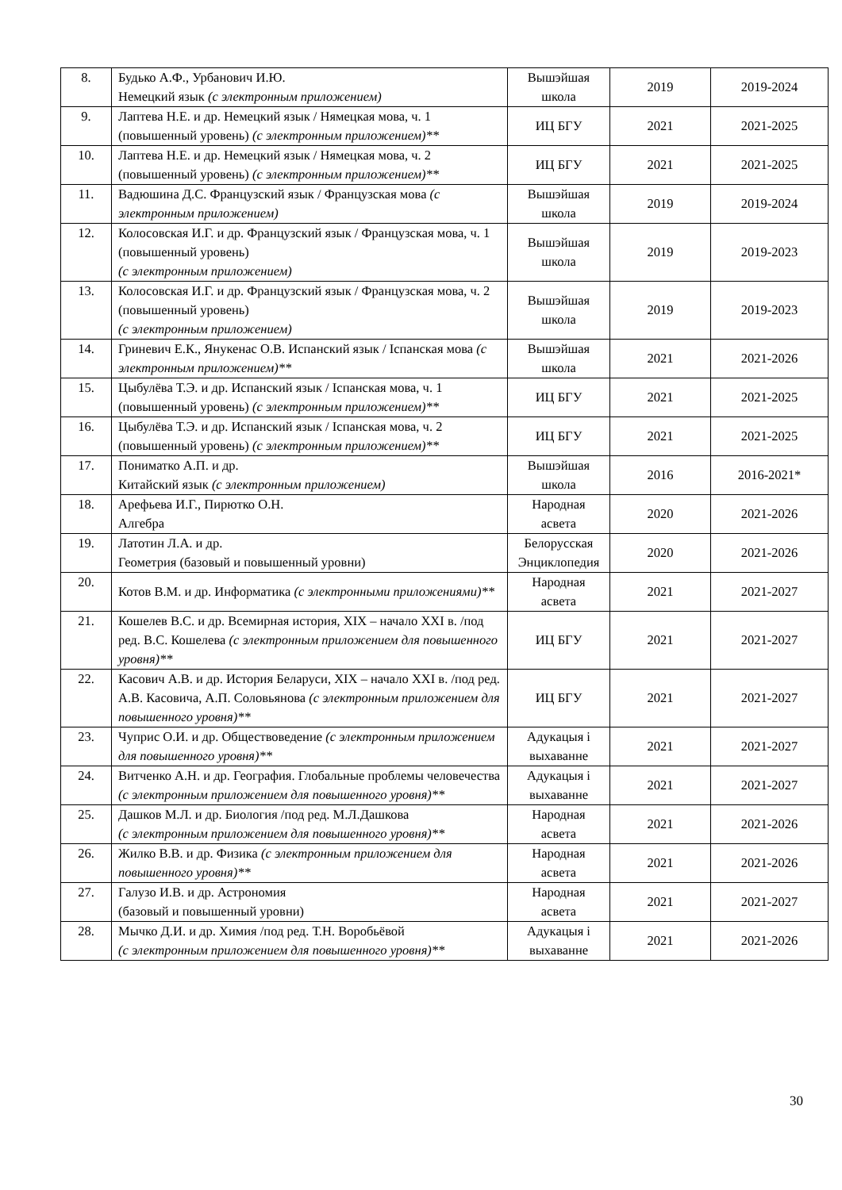| 8. | Будько А.Ф., Урбанович И.Ю. Немецкий язык (с электронным приложением) | Вышэйшая школа | 2019 | 2019-2024 |
| 9. | Лаптева Н.Е. и др. Немецкий язык / Нямецкая мова, ч. 1 (повышенный уровень) (с электронным приложением)** | ИЦ БГУ | 2021 | 2021-2025 |
| 10. | Лаптева Н.Е. и др. Немецкий язык / Нямецкая мова, ч. 2 (повышенный уровень) (с электронным приложением)** | ИЦ БГУ | 2021 | 2021-2025 |
| 11. | Вадюшина Д.С. Французский язык / Французская мова (с электронным приложением) | Вышэйшая школа | 2019 | 2019-2024 |
| 12. | Колосовская И.Г. и др. Французский язык / Французская мова, ч. 1 (повышенный уровень) (с электронным приложением) | Вышэйшая школа | 2019 | 2019-2023 |
| 13. | Колосовская И.Г. и др. Французский язык / Французская мова, ч. 2 (повышенный уровень) (с электронным приложением) | Вышэйшая школа | 2019 | 2019-2023 |
| 14. | Гриневич Е.К., Янукенас О.В. Испанский язык / Іспанская мова (с электронным приложением)** | Вышэйшая школа | 2021 | 2021-2026 |
| 15. | Цыбулёва Т.Э. и др. Испанский язык / Іспанская мова, ч. 1 (повышенный уровень) (с электронным приложением)** | ИЦ БГУ | 2021 | 2021-2025 |
| 16. | Цыбулёва Т.Э. и др. Испанский язык / Іспанская мова, ч. 2 (повышенный уровень) (с электронным приложением)** | ИЦ БГУ | 2021 | 2021-2025 |
| 17. | Пониматко А.П. и др. Китайский язык (с электронным приложением) | Вышэйшая школа | 2016 | 2016-2021* |
| 18. | Арефьева И.Г., Пирютко О.Н. Алгебра | Народная асвета | 2020 | 2021-2026 |
| 19. | Латотин Л.А. и др. Геометрия (базовый и повышенный уровни) | Белорусская Энциклопедия | 2020 | 2021-2026 |
| 20. | Котов В.М. и др. Информатика (с электронными приложениями)** | Народная асвета | 2021 | 2021-2027 |
| 21. | Кошелев В.С. и др. Всемирная история, XIX – начало XXI в. /под ред. В.С. Кошелева (с электронным приложением для повышенного уровня)** | ИЦ БГУ | 2021 | 2021-2027 |
| 22. | Касович А.В. и др. История Беларуси, XIX – начало XXI в. /под ред. А.В. Касовича, А.П. Соловьянова (с электронным приложением для повышенного уровня)** | ИЦ БГУ | 2021 | 2021-2027 |
| 23. | Чуприс О.И. и др. Обществоведение (с электронным приложением для повышенного уровня)** | Адукацыя і выхаванне | 2021 | 2021-2027 |
| 24. | Витченко А.Н. и др. География. Глобальные проблемы человечества (с электронным приложением для повышенного уровня)** | Адукацыя і выхаванне | 2021 | 2021-2027 |
| 25. | Дашков М.Л. и др. Биология /под ред. М.Л.Дашкова (с электронным приложением для повышенного уровня)** | Народная асвета | 2021 | 2021-2026 |
| 26. | Жилко В.В. и др. Физика (с электронным приложением для повышенного уровня)** | Народная асвета | 2021 | 2021-2026 |
| 27. | Галузо И.В. и др. Астрономия (базовый и повышенный уровни) | Народная асвета | 2021 | 2021-2027 |
| 28. | Мычко Д.И. и др. Химия /под ред. Т.Н. Воробьёвой (с электронным приложением для повышенного уровня)** | Адукацыя і выхаванне | 2021 | 2021-2026 |
30